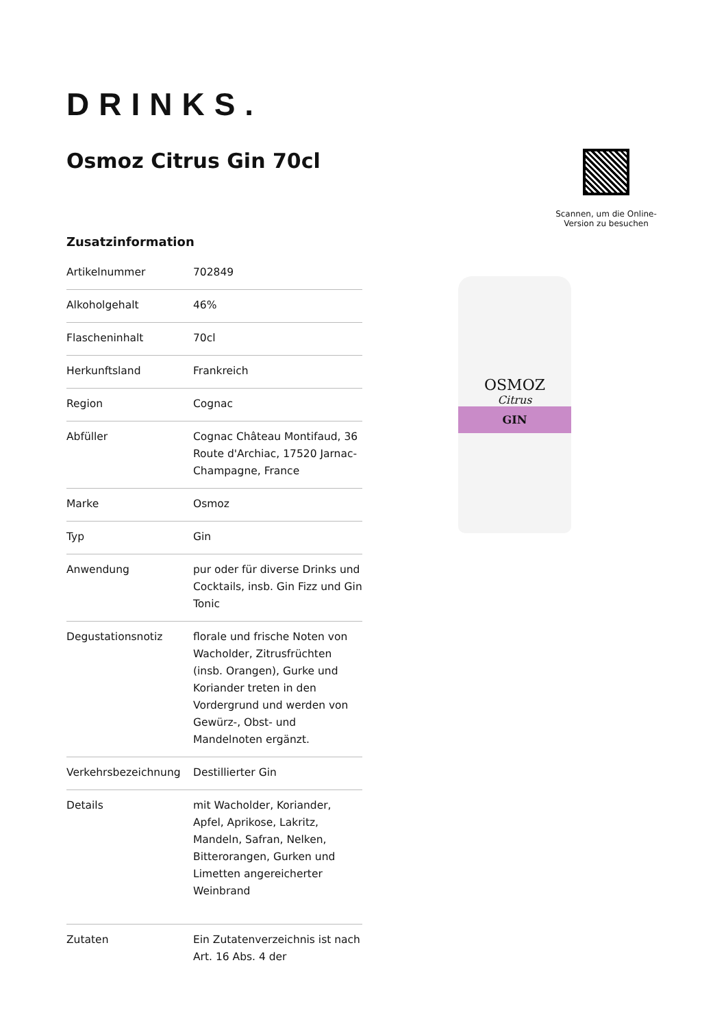DRINKS.
Osmoz Citrus Gin 70cl
Scannen, um die Online-Version zu besuchen
Zusatzinformation
| Artikelnummer | 702849 |
| Alkoholgehalt | 46% |
| Flascheninhalt | 70cl |
| Herkunftsland | Frankreich |
| Region | Cognac |
| Abfüller | Cognac Château Montifaud, 36 Route d'Archiac, 17520 Jarnac-Champagne, France |
| Marke | Osmoz |
| Typ | Gin |
| Anwendung | pur oder für diverse Drinks und Cocktails, insb. Gin Fizz und Gin Tonic |
| Degustationsnotiz | florale und frische Noten von Wacholder, Zitrusfrüchten (insb. Orangen), Gurke und Koriander treten in den Vordergrund und werden von Gewürz-, Obst- und Mandelnoten ergänzt. |
| Verkehrsbezeichnung | Destillierter Gin |
| Details | mit Wacholder, Koriander, Apfel, Aprikose, Lakritz, Mandeln, Safran, Nelken, Bitterorangen, Gurken und Limetten angereicherter Weinbrand |
| Zutaten | Ein Zutatenverzeichnis ist nach Art. 16 Abs. 4 der |
OSMOZ
Citrus
GIN